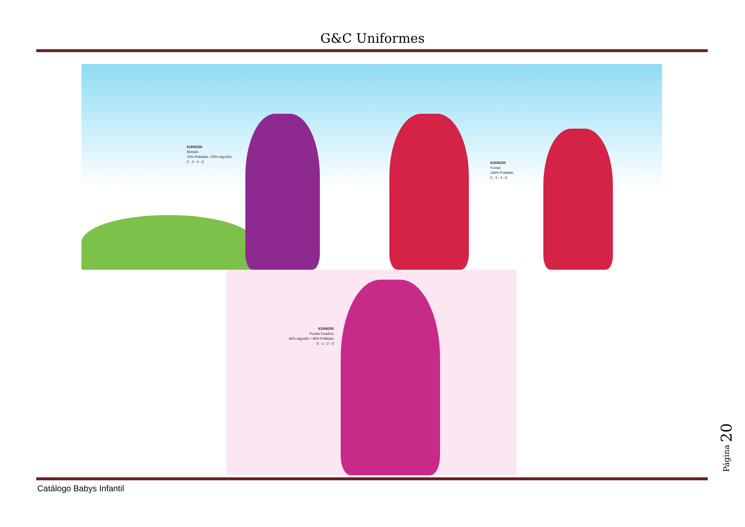G&C Uniformes
61806236
Morado
75% Poliéster / 25% Algodón
2 - 3 - 4 - 5
61806230
Fucsia
100% Poliéster
2 - 3 - 4 - 5
61906255
Fucsia Cuadros
60% Algodón / 40% Poliéster
0 - 1 - 2 - 3
Catálogo Babys Infantil
Página 20